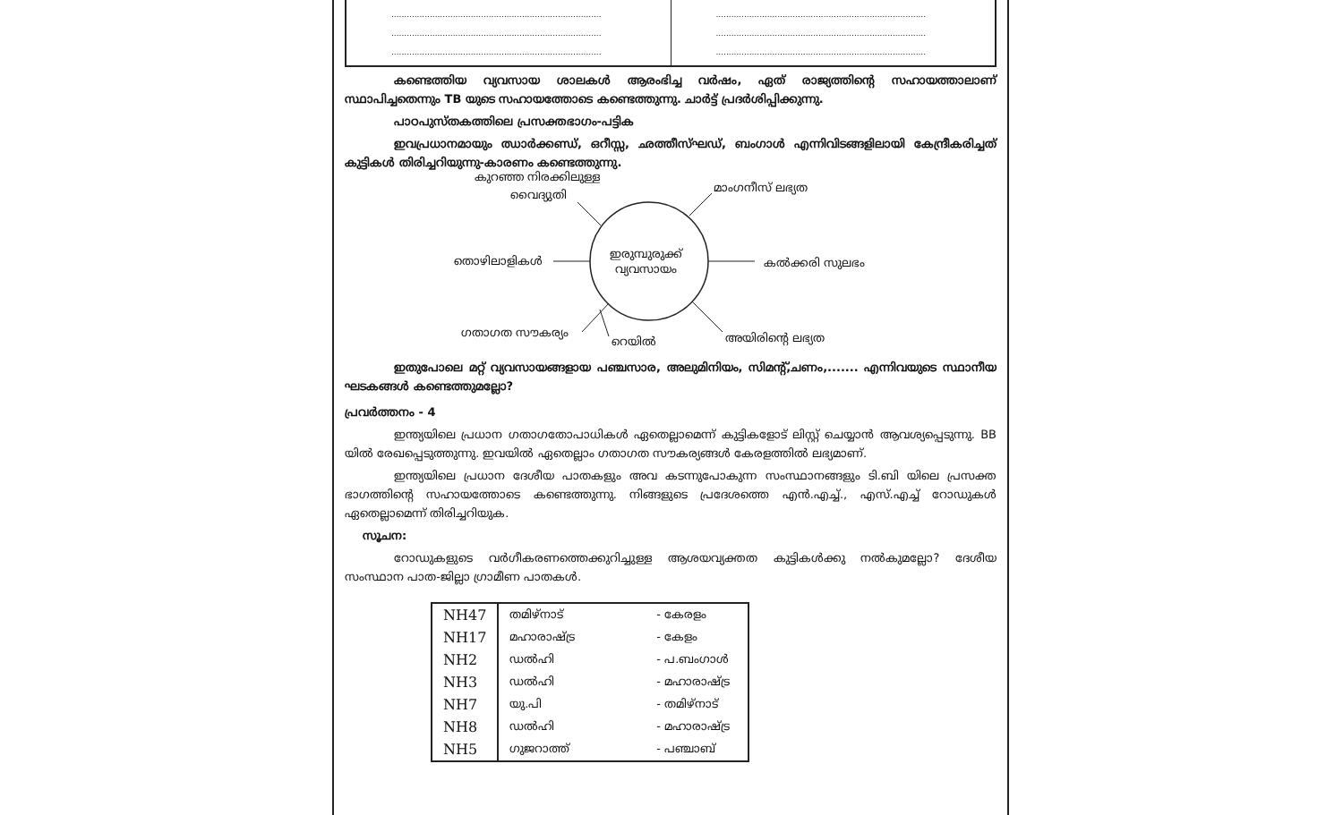..................................................................................
..................................................................................
..................................................................................
..................................................................................
..................................................................................
..................................................................................
കണ്ടെത്തിയ വ്യവസായ ശാലകൾ ആരംഭിച്ച വർഷം, ഏത് രാജ്യത്തിന്റെ സഹായത്താലാണ് സ്ഥാപിച്ചതെന്നും TB യുടെ സഹായത്തോടെ കണ്ടെത്തുന്നു. ചാർട്ട് പ്രദർശിപ്പിക്കുന്നു.
പാഠപുസ്തകത്തിലെ പ്രസക്തഭാഗം-പട്ടിക
ഇവപ്രധാനമായും ഝാർക്കണ്ഡ്, ഒറീസ്സ, ഛത്തീസ്ഘഡ്, ബംഗാൾ എന്നിവിടങ്ങളിലായി കേന്ദ്രീകരിച്ചത് കുട്ടികൾ തിരിച്ചറിയുന്നു-കാരണം കണ്ടെത്തുന്നു.
കുറഞ്ഞ നിരക്കിലുള്ള
വൈദ്യുതി
മാംഗനീസ് ലഭ്യത
തൊഴിലാളികൾ
ഇരുമ്പുരുക്ക്
വ്യവസായം കൽക്കരി സുലഭം
ഗതാഗത സൗകര്യം
റെയിൽ അയിരിന്റെ ലഭ്യത
ഇതുപോലെ മറ്റ് വ്യവസായങ്ങളായ പഞ്ചസാര, അലുമിനിയം, സിമന്റ്,ചണം,....... എന്നിവയുടെ സ്ഥാനീയ ഘടകങ്ങൾ കണ്ടെത്തുമല്ലോ?
പ്രവർത്തനം - 4
ഇന്ത്യയിലെ പ്രധാന ഗതാഗതോപാധികൾ ഏതെല്ലാമെന്ന് കുട്ടികളോട് ലിസ്റ്റ് ചെയ്യാൻ ആവശ്യപ്പെടുന്നു. BB യിൽ രേഖപ്പെടുത്തുന്നു. ഇവയിൽ ഏതെല്ലാം ഗതാഗത സൗകര്യങ്ങൾ കേരളത്തിൽ ലഭ്യമാണ്.
ഇന്ത്യയിലെ പ്രധാന ദേശീയ പാതകളും അവ കടന്നുപോകുന്ന സംസ്ഥാനങ്ങളും ടി.ബി യിലെ പ്രസക്ത ഭാഗത്തിന്റെ സഹായത്തോടെ കണ്ടെത്തുന്നു. നിങ്ങളുടെ പ്രദേശത്തെ എൻ.എച്ച്., എസ്.എച്ച് റോഡുകൾ ഏതെല്ലാമെന്ന് തിരിച്ചറിയുക.
സൂചന:
റോഡുകളുടെ വർഗീകരണത്തെക്കുറിച്ചുള്ള ആശയവ്യക്തത കുട്ടികൾക്കു നൽകുമല്ലോ? ദേശീയ സംസ്ഥാന പാത-ജില്ലാ ഗ്രാമീണ പാതകൾ.
| NH47 | തമിഴ്നാട് | - കേരളം |
| NH17 | മഹാരാഷ്ട്ര | - കേളം |
| NH2 | ഡൽഹി | - പ.ബംഗാൾ |
| NH3 | ഡൽഹി | - മഹാരാഷ്ട്ര |
| NH7 | യു.പി | - തമിഴ്നാട് |
| NH8 | ഡൽഹി | - മഹാരാഷ്ട്ര |
| NH5 | ഗുജറാത്ത് | - പഞ്ചാബ് |